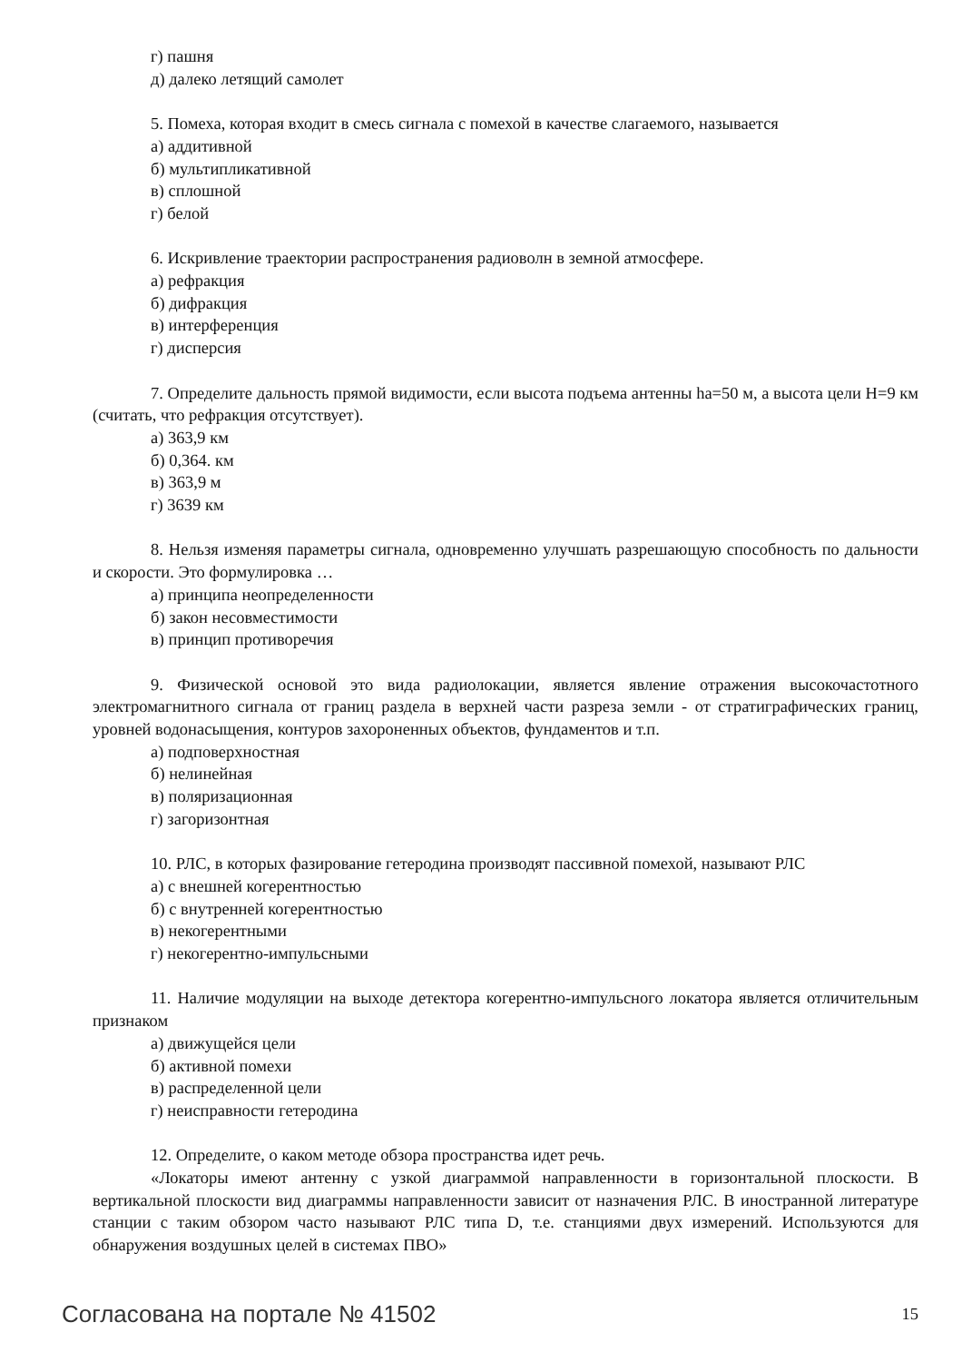г) пашня
д) далеко летящий самолет
5. Помеха, которая входит в смесь сигнала с помехой в качестве слагаемого, называется
а) аддитивной
б) мультипликативной
в) сплошной
г) белой
6. Искривление траектории распространения радиоволн в земной атмосфере.
а) рефракция
б) дифракция
в) интерференция
г) дисперсия
7. Определите дальность прямой видимости, если высота подъема антенны ha=50 м, а высота цели Н=9 км (считать, что рефракция отсутствует).
а) 363,9 км
б) 0,364. км
в) 363,9 м
г) 3639 км
8. Нельзя изменяя параметры сигнала, одновременно улучшать разрешающую способность по дальности и скорости. Это формулировка …
а) принципа неопределенности
б) закон несовместимости
в) принцип противоречия
9. Физической основой это вида радиолокации, является явление отражения высокочастотного электромагнитного сигнала от границ раздела в верхней части разреза земли - от стратиграфических границ, уровней водонасыщения, контуров захороненных объектов, фундаментов и т.п.
а) подповерхностная
б) нелинейная
в) поляризационная
г) загоризонтная
10. РЛС, в которых фазирование гетеродина производят пассивной помехой, называют РЛС
а) с внешней когерентностью
б) с внутренней когерентностью
в) некогерентными
г) некогерентно-импульсными
11. Наличие модуляции на выходе детектора когерентно-импульсного локатора является отличительным признаком
а) движущейся цели
б) активной помехи
в) распределенной цели
г) неисправности гетеродина
12. Определите, о каком методе обзора пространства идет речь.
«Локаторы имеют антенну с узкой диаграммой направленности в горизонтальной плоскости. В вертикальной плоскости вид диаграммы направленности зависит от назначения РЛС. В иностранной литературе станции с таким обзором часто называют РЛС типа D, т.е. станциями двух измерений. Используются для обнаружения воздушных целей в системах ПВО»
Согласована на портале № 41502 15